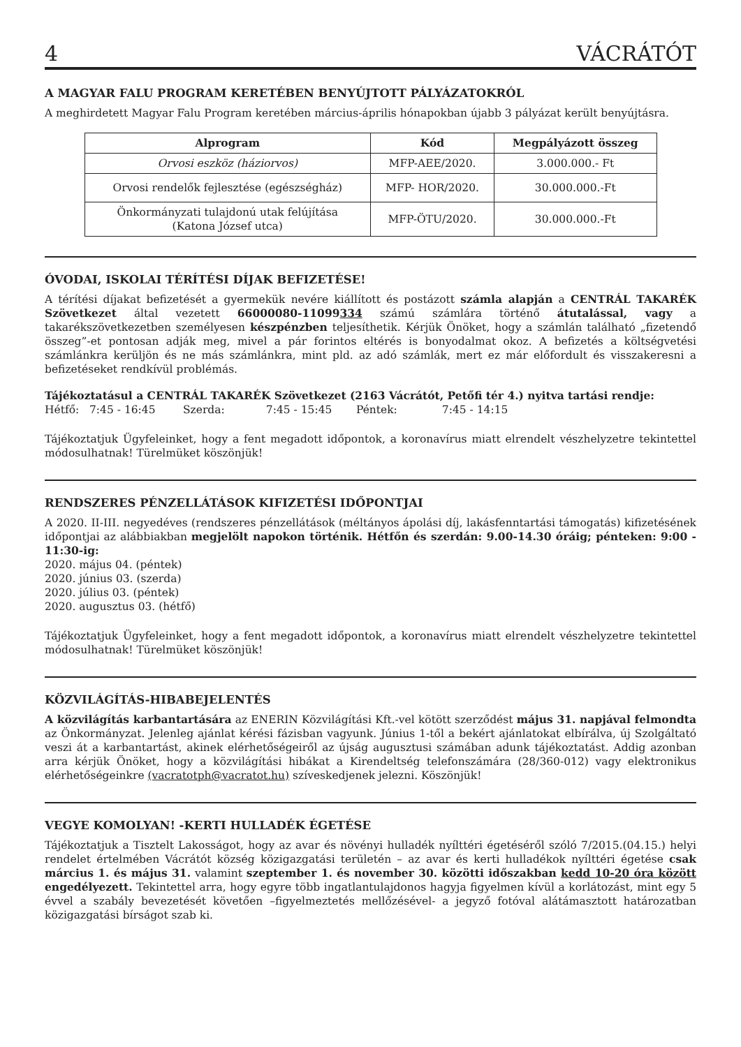4 VÁCRÁTÓT
A MAGYAR FALU PROGRAM KERETÉBEN BENYÚJTOTT PÁLYÁZATOKRÓL
A meghirdetett Magyar Falu Program keretében március-április hónapokban újabb 3 pályázat került benyújtásra.
| Alprogram | Kód | Megpályázott összeg |
| --- | --- | --- |
| Orvosi eszköz (háziorvos) | MFP-AEE/2020. | 3.000.000.- Ft |
| Orvosi rendelők fejlesztése (egészségház) | MFP- HOR/2020. | 30.000.000.-Ft |
| Önkormányzati tulajdonú utak felújítása (Katona József utca) | MFP-ÖTU/2020. | 30.000.000.-Ft |
ÓVODAI, ISKOLAI TÉRÍTÉSI DÍJAK BEFIZETÉSE!
A térítési díjakat befizetését a gyermekük nevére kiállított és postázott számla alapján a CENTRÁL TAKARÉK Szövetkezet által vezetett 66000080-11099334 számú számlára történő átutalással, vagy a takarékszövetkezetben személyesen készpénzben teljesíthetik. Kérjük Önöket, hogy a számlán található „fizetendő összeg”-et pontosan adják meg, mivel a pár forintos eltérés is bonyodalmat okoz. A befizetés a költségvetési számlánkra kerüljön és ne más számlánkra, mint pld. az adó számlák, mert ez már előfordult és visszakeresni a befizetéseket rendkívül problémás.
Tájékoztatásul a CENTRÁL TAKARÉK Szövetkezet (2163 Vácrátót, Petőfi tér 4.) nyitva tartási rendje:
Hétfő: 7:45 - 16:45 Szerda: 7:45 - 15:45 Péntek: 7:45 - 14:15
Tájékoztatjuk Ügyfeleinket, hogy a fent megadott időpontok, a koronavírus miatt elrendelt vészhelyzetre tekintettel módosulhatnak! Türelmüket köszönjük!
RENDSZERES PÉNZELLÁTÁSOK KIFIZETÉSI IDŐPONTJAI
A 2020. II-III. negyedéves (rendszeres pénzellátások (méltányos ápolási díj, lakásfenntartási támogatás) kifizetésének időpontjai az alábbiakban megjelölt napokon történik. Hétfőn és szerdán: 9.00-14.30 óráig; pénteken: 9:00 - 11:30-ig:
2020. május 04. (péntek)
2020. június 03. (szerda)
2020. július 03. (péntek)
2020. augusztus 03. (hétfő)
Tájékoztatjuk Ügyfeleinket, hogy a fent megadott időpontok, a koronavírus miatt elrendelt vészhelyzetre tekintettel módosulhatnak! Türelmüket köszönjük!
KÖZVILÁGÍTÁS-HIBABEJELENTÉS
A közvilágítás karbantartására az ENERIN Közvilágítási Kft.-vel kötött szerződést május 31. napjával felmondta az Önkormányzat. Jelenleg ajánlat kérési fázisban vagyunk. Június 1-től a bekért ajánlatokat elbírálva, új Szolgáltató veszi át a karbantartást, akinek elérhetőségeiről az újság augusztusi számában adunk tájékoztatást. Addig azonban arra kérjük Önöket, hogy a közvilágítási hibákat a Kirendeltség telefonszámára (28/360-012) vagy elektronikus elérhetőségeinkre (vacratotph@vacratot.hu) szíveskedjenek jelezni. Köszönjük!
VEGYE KOMOLYAN! -KERTI HULLADÉK ÉGETÉSE
Tájékoztatjuk a Tisztelt Lakosságot, hogy az avar és növényi hulladék nyílttéri égetéséről szóló 7/2015.(04.15.) helyi rendelet értelmében Vácrátót község közigazgatási területén – az avar és kerti hulladékok nyílttéri égetése csak március 1. és május 31. valamint szeptember 1. és november 30. közötti időszakban kedd 10-20 óra között engedélyezett. Tekintettel arra, hogy egyre több ingatlantulajdonos hagyja figyelmen kívül a korlátozást, mint egy 5 évvel a szabály bevezetését követően –figyelmeztetés mellőzésével- a jegyző fotóval alátámasztott határozatban közigazgatási bírságot szab ki.